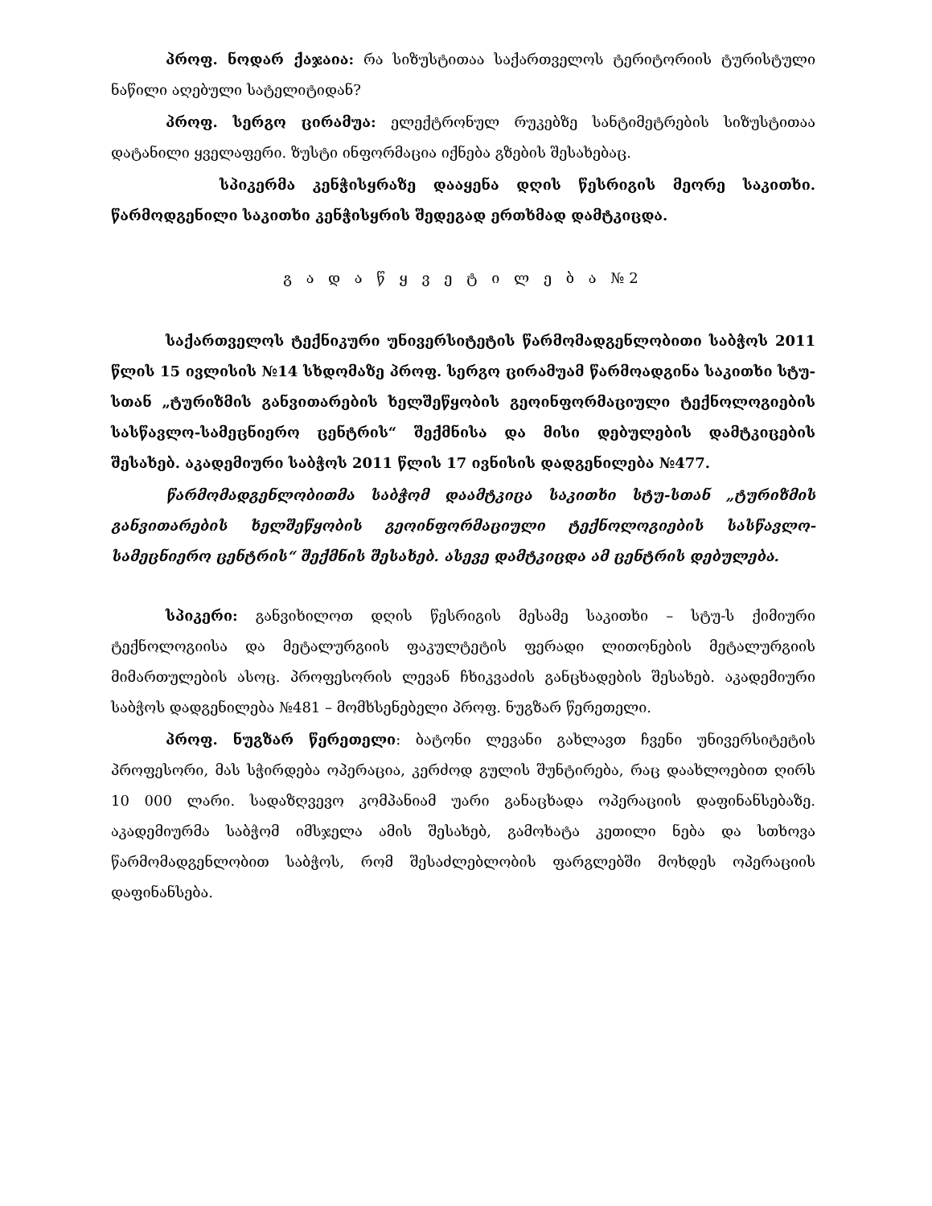პროფ. ნოდარ ქაჯაია: რა სიზუსტითაა საქართველოს ტერიტორიის ტურისტული ნაწილი აღებული სატელიტიდან?
პროფ. სერგო ცირამუა: ელექტრონულ რუკებზე სანტიმეტრების სიზუსტითაა დატანილი ყველაფერი. ზუსტი ინფორმაცია იქნება გზების შესახებაც.
სპიკერმა კენჭისყრაზე დააყენა დღის წესრიგის მეორე საკითხი. წარმოდგენილი საკითხი კენჭისყრის შედეგად ერთხმად დამტკიცდა.
გ ა დ ა წ ყ ვ ე ტ ი ლ ე ბ ა №2
საქართველოს ტექნიკური უნივერსიტეტის წარმომადგენლობითი საბჭოს 2011 წლის 15 ივლისის №14 სხდომაზე პროფ. სერგო ცირამუამ წარმოადგინა საკითხი სტუ-სთან „ტურიზმის განვითარების ხელშეწყობის გეოინფორმაციული ტექნოლოგიების სასწავლო-სამეცნიერო ცენტრის“ შექმნისა და მისი დებულების დამტკიცების შესახებ. აკადემიური საბჭოს 2011 წლის 17 ივნისის დადგენილება №477.
წარმომადგენლობითმა საბჭომ დაამტკიცა საკითხი სტუ-სთან „ტურიზმის განვითარების ხელშეწყობის გეოინფორმაციული ტექნოლოგიების სასწავლო-სამეცნიერო ცენტრის“ შექმნის შესახებ. ასევე დამტკიცდა ამ ცენტრის დებულება.
სპიკერი: განვიხილოთ დღის წესრიგის მესამე საკითხი – სტუ-ს ქიმიური ტექნოლოგიისა და მეტალურგიის ფაკულტეტის ფერადი ლითონების მეტალურგიის მიმართულების ასოც. პროფესორის ლევან ჩხიკვაძის განცხადების შესახებ. აკადემიური საბჭოს დადგენილება №481 – მომხსენებელი პროფ. ნუგზარ წერეთელი.
პროფ. ნუგზარ წერეთელი: ბატონი ლევანი გახლავთ ჩვენი უნივერსიტეტის პროფესორი, მას სჭირდება ოპერაცია, კერძოდ გულის შუნტირება, რაც დაახლოებით ღირს 10 000 ლარი. სადაზღვევო კომპანიამ უარი განაცხადა ოპერაციის დაფინანსებაზე. აკადემიურმა საბჭომ იმსჯელა ამის შესახებ, გამოხატა კეთილი ნება და სთხოვა წარმომადგენლობით საბჭოს, რომ შესაძლებლობის ფარგლებში მოხდეს ოპერაციის დაფინანსება.